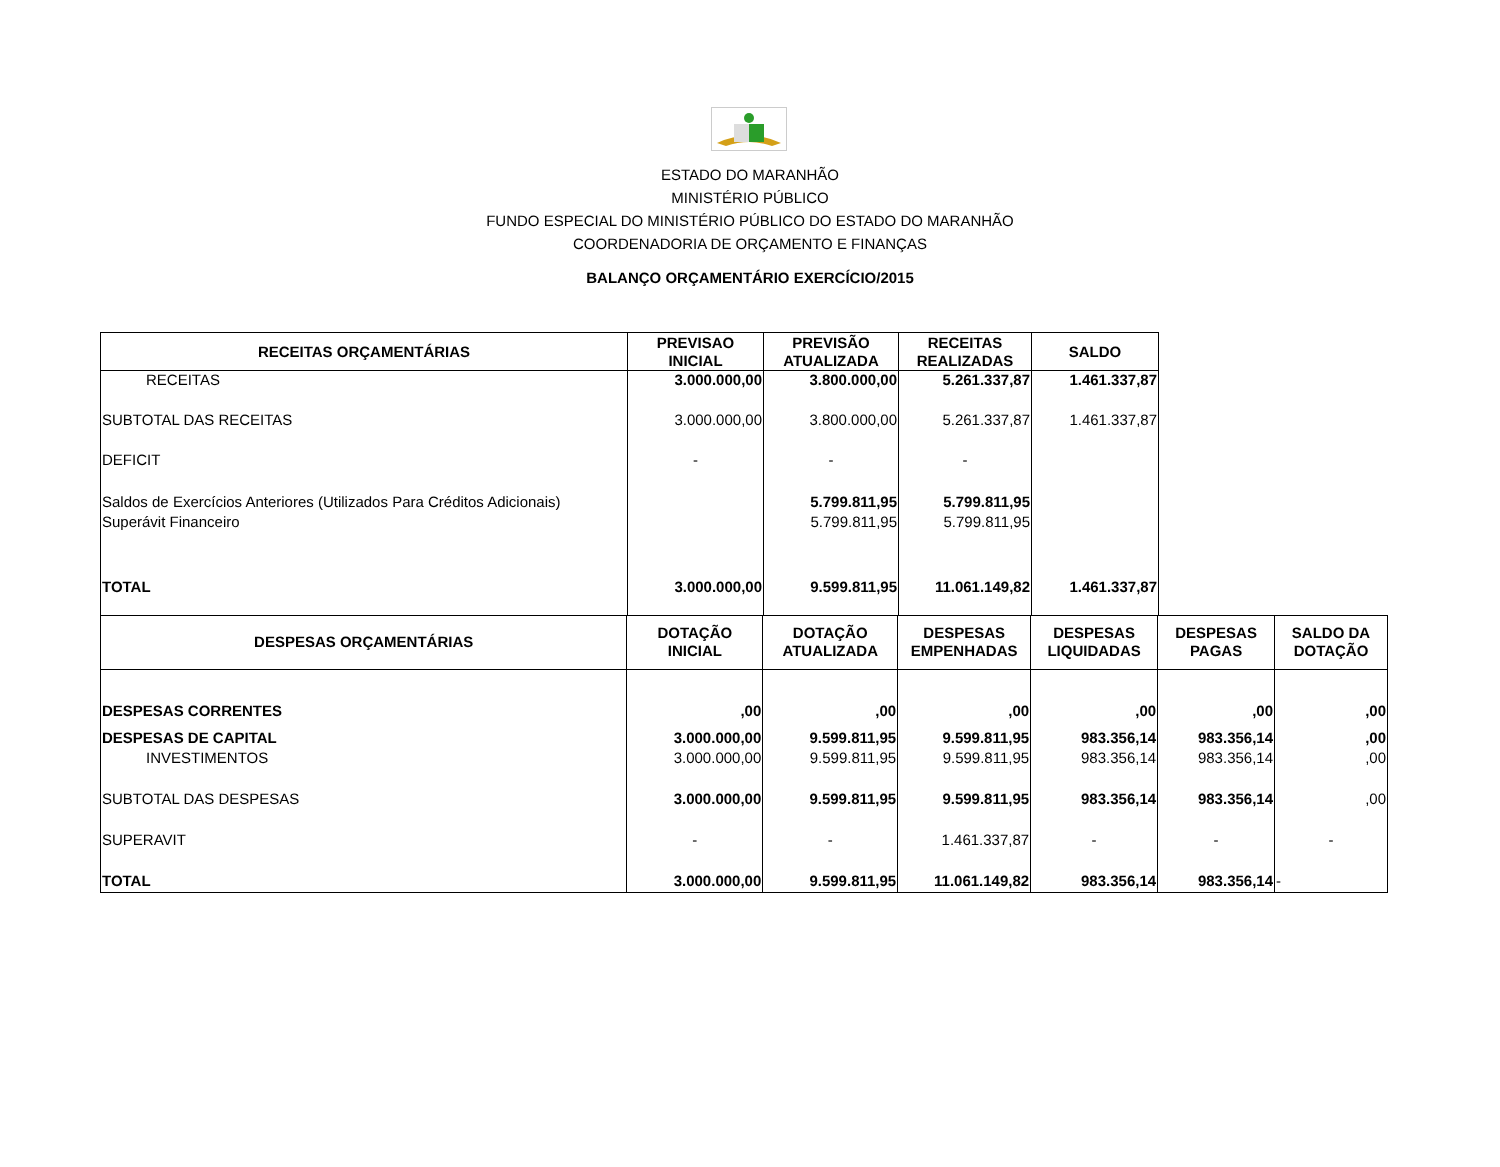ESTADO DO MARANHÃO
MINISTÉRIO PÚBLICO
FUNDO ESPECIAL DO MINISTÉRIO PÚBLICO DO ESTADO DO MARANHÃO
COORDENADORIA DE ORÇAMENTO E FINANÇAS
BALANÇO ORÇAMENTÁRIO EXERCÍCIO/2015
| RECEITAS ORÇAMENTÁRIAS | PREVISAO INICIAL | PREVISÃO ATUALIZADA | RECEITAS REALIZADAS | SALDO |
| --- | --- | --- | --- | --- |
| RECEITAS | 3.000.000,00 | 3.800.000,00 | 5.261.337,87 | 1.461.337,87 |
| SUBTOTAL DAS RECEITAS | 3.000.000,00 | 3.800.000,00 | 5.261.337,87 | 1.461.337,87 |
| DEFICIT | - | - | - | |
| Saldos de Exercícios Anteriores (Utilizados Para Créditos Adicionais) | | 5.799.811,95 | 5.799.811,95 | |
| Superávit Financeiro | | 5.799.811,95 | 5.799.811,95 | |
| TOTAL | 3.000.000,00 | 9.599.811,95 | 11.061.149,82 | 1.461.337,87 |
| DESPESAS ORÇAMENTÁRIAS | DOTAÇÃO INICIAL | DOTAÇÃO ATUALIZADA | DESPESAS EMPENHADAS | DESPESAS LIQUIDADAS | DESPESAS PAGAS | SALDO DA DOTAÇÃO |
| --- | --- | --- | --- | --- | --- | --- |
| DESPESAS CORRENTES | ,00 | ,00 | ,00 | ,00 | ,00 | ,00 |
| DESPESAS DE CAPITAL | 3.000.000,00 | 9.599.811,95 | 9.599.811,95 | 983.356,14 | 983.356,14 | ,00 |
| INVESTIMENTOS | 3.000.000,00 | 9.599.811,95 | 9.599.811,95 | 983.356,14 | 983.356,14 | ,00 |
| SUBTOTAL DAS DESPESAS | 3.000.000,00 | 9.599.811,95 | 9.599.811,95 | 983.356,14 | 983.356,14 | ,00 |
| SUPERAVIT | - | - | 1.461.337,87 | - | - | - |
| TOTAL | 3.000.000,00 | 9.599.811,95 | 11.061.149,82 | 983.356,14 | 983.356,14 | - |